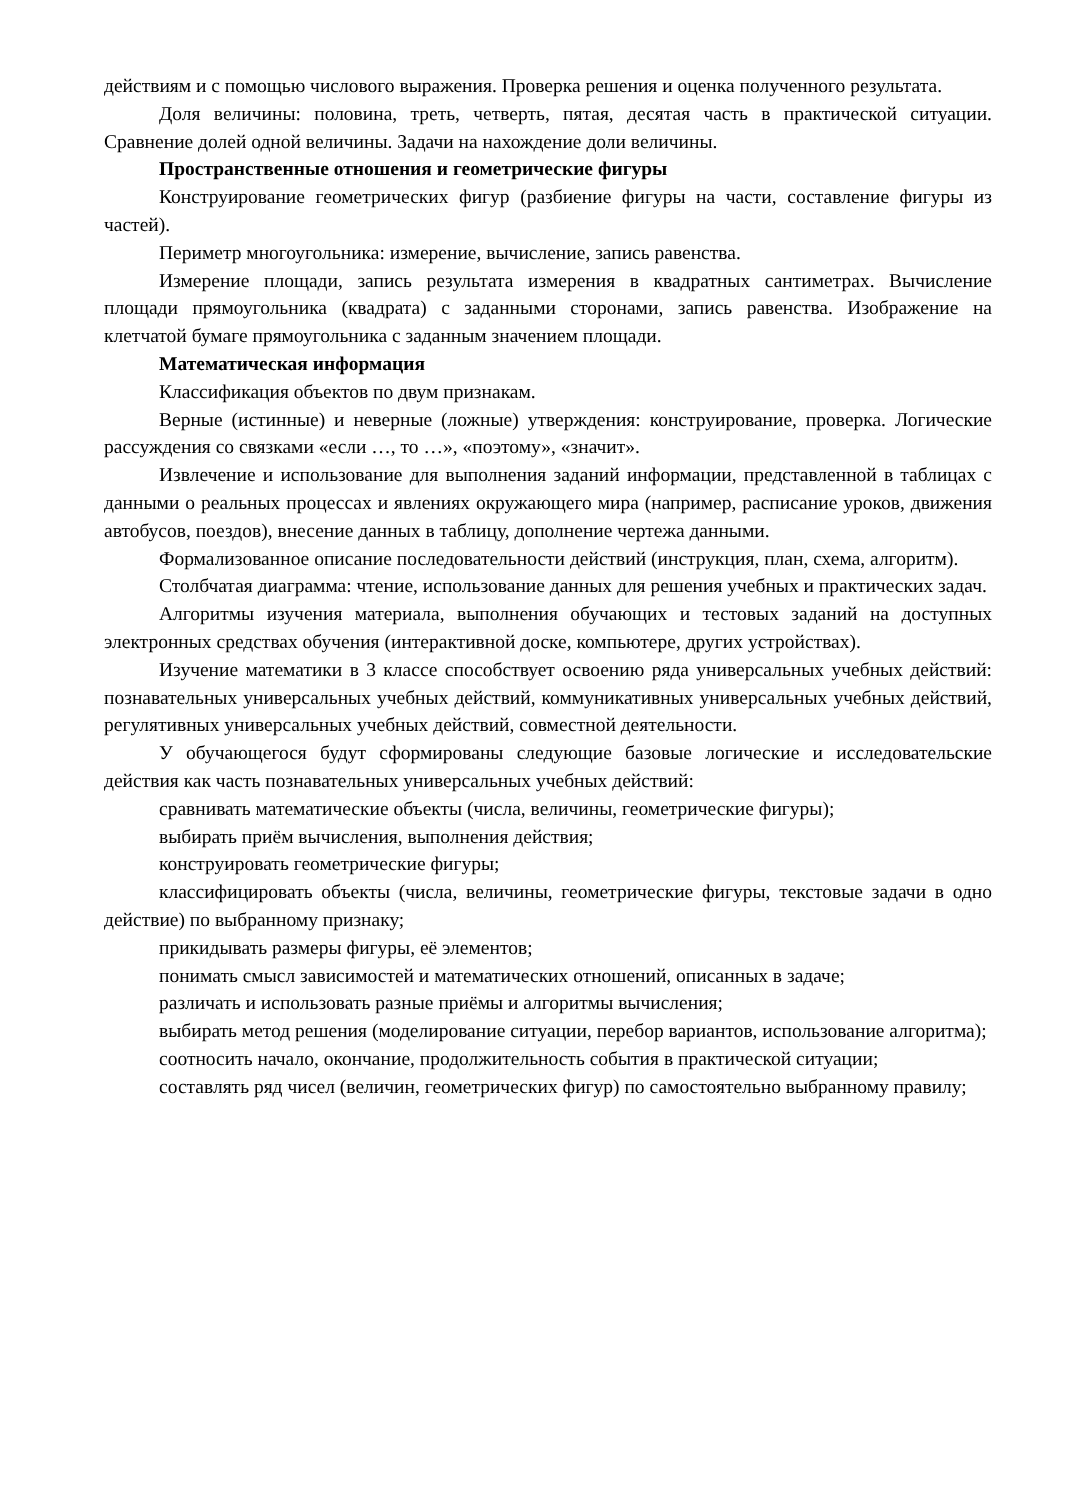действиям и с помощью числового выражения. Проверка решения и оценка полученного результата.
Доля величины: половина, треть, четверть, пятая, десятая часть в практической ситуации. Сравнение долей одной величины. Задачи на нахождение доли величины.
Пространственные отношения и геометрические фигуры
Конструирование геометрических фигур (разбиение фигуры на части, составление фигуры из частей).
Периметр многоугольника: измерение, вычисление, запись равенства.
Измерение площади, запись результата измерения в квадратных сантиметрах. Вычисление площади прямоугольника (квадрата) с заданными сторонами, запись равенства. Изображение на клетчатой бумаге прямоугольника с заданным значением площади.
Математическая информация
Классификация объектов по двум признакам.
Верные (истинные) и неверные (ложные) утверждения: конструирование, проверка. Логические рассуждения со связками «если …, то …», «поэтому», «значит».
Извлечение и использование для выполнения заданий информации, представленной в таблицах с данными о реальных процессах и явлениях окружающего мира (например, расписание уроков, движения автобусов, поездов), внесение данных в таблицу, дополнение чертежа данными.
Формализованное описание последовательности действий (инструкция, план, схема, алгоритм).
Столбчатая диаграмма: чтение, использование данных для решения учебных и практических задач.
Алгоритмы изучения материала, выполнения обучающих и тестовых заданий на доступных электронных средствах обучения (интерактивной доске, компьютере, других устройствах).
Изучение математики в 3 классе способствует освоению ряда универсальных учебных действий: познавательных универсальных учебных действий, коммуникативных универсальных учебных действий, регулятивных универсальных учебных действий, совместной деятельности.
У обучающегося будут сформированы следующие базовые логические и исследовательские действия как часть познавательных универсальных учебных действий:
сравнивать математические объекты (числа, величины, геометрические фигуры);
выбирать приём вычисления, выполнения действия;
конструировать геометрические фигуры;
классифицировать объекты (числа, величины, геометрические фигуры, текстовые задачи в одно действие) по выбранному признаку;
прикидывать размеры фигуры, её элементов;
понимать смысл зависимостей и математических отношений, описанных в задаче;
различать и использовать разные приёмы и алгоритмы вычисления;
выбирать метод решения (моделирование ситуации, перебор вариантов, использование алгоритма);
соотносить начало, окончание, продолжительность события в практической ситуации;
составлять ряд чисел (величин, геометрических фигур) по самостоятельно выбранному правилу;